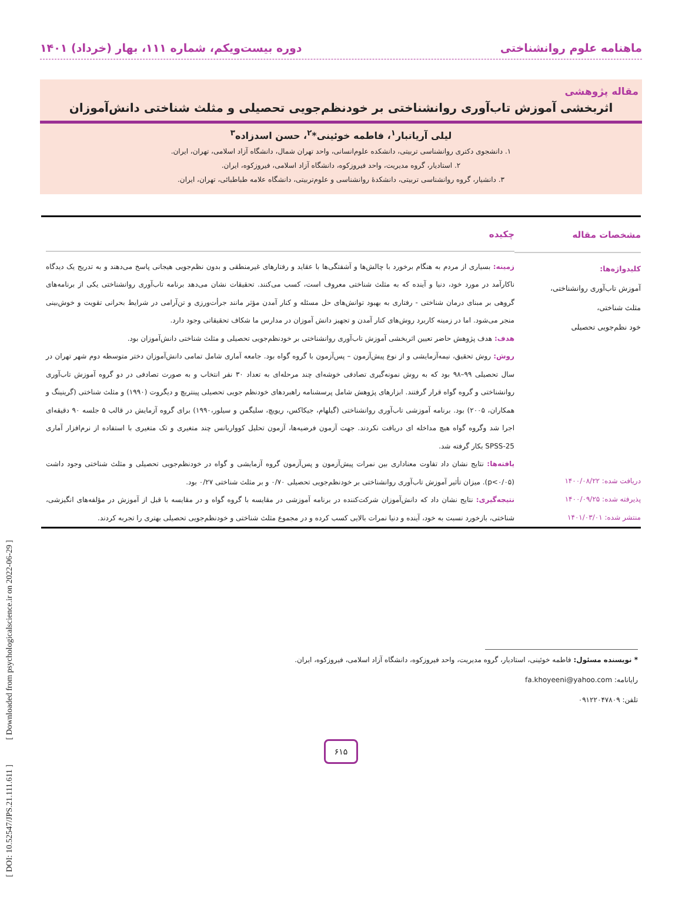ماهنامه علوم روانشناختی دوره بیست‌ویکم، شماره ۱۱۱، بهار (خرداد) ۱۴۰۱
مقاله پژوهشی
اثربخشی آموزش تاب‌آوری روانشناختی بر خودنظم‌جویی تحصیلی و مثلث شناختی دانش‌آموزان
لیلی آریاتبار<sup>۱</sup>، فاطمه خوئینی*<sup>۲</sup>، حسن اسدزاده<sup>۳</sup>
۱. دانشجوی دکتری روانشناسی تربیتی، دانشکده علوم‌انسانی، واحد تهران شمال، دانشگاه آزاد اسلامی، تهران، ایران.
۲. استادیار، گروه مدیریت، واحد فیروزکوه، دانشگاه آزاد اسلامی، فیروزکوه، ایران.
۳. دانشیار، گروه روانشناسی تربیتی، دانشکدهٔ روانشناسی و علوم‌تربیتی، دانشگاه علامه طباطبائی، تهران، ایران.
مشخصات مقاله
کلیدواژه‌ها:
آموزش تاب‌آوری روانشناختی،
مثلث شناختی،
خود نظم‌جویی تحصیلی
دریافت شده: ۱۴۰۰/۰۸/۲۲
پذیرفته شده: ۱۴۰۰/۰۹/۲۵
منتشر شده: ۱۴۰۱/۰۳/۰۱
چکیده
زمینه: بسیاری از مردم به هنگام برخورد با چالش‌ها و آشفتگی‌ها با عقاید و رفتارهای غیرمنطقی و بدون نظم‌جویی هیجانی پاسخ می‌دهند و به تدریج یک دیدگاه ناکارآمد در مورد خود، دنیا و آینده که به مثلث شناختی معروف است، کسب می‌کنند. تحقیقات نشان می‌دهد برنامه تاب‌آوری روانشناختی یکی از برنامه‌های گروهی بر مبنای درمان شناختی - رفتاری به بهبود توانش‌های حل مسئله و کنار آمدن مؤثر مانند جرأت‌ورزی و تن‌آرامی در شرایط بحرانی تقویت و خوش‌بینی منجر می‌شود. اما در زمینه کاربرد روش‌های کنار آمدن و تجهیز دانش آموزان در مدارس ما شکاف تحقیقاتی وجود دارد.
هدف: هدف پژوهش حاضر تعیین اثربخشی آموزش تاب‌آوری روانشناختی بر خودنظم‌جویی تحصیلی و مثلث شناختی دانش‌آموزان بود.
روش: روش تحقیق، نیمه‌آزمایشی و از نوع پیش‌آزمون – پس‌آزمون با گروه گواه بود. جامعه آماری شامل تمامی دانش‌آموزان دختر متوسطه دوم شهر تهران در سال تحصیلی ۹۹–۹۸ بود که به روش نمونه‌گیری تصادفی خوشه‌ای چند مرحله‌ای به تعداد ۳۰ نفر انتخاب و به صورت تصادفی در دو گروه آموزش تاب‌آوری روانشناختی و گروه گواه قرار گرفتند. ابزارهای پژوهش شامل پرسشنامه راهبردهای خودنظم جویی تحصیلی پینتریچ و دیگروت (۱۹۹۰) و مثلث شناختی (گرینینگ و همکاران، ۲۰۰۵) بود. برنامه آموزشی تاب‌آوری روانشناختی (گیلهام، جیکاکس، ریویچ، سلیگمن و سیلور،۱۹۹۰) برای گروه آزمایش در قالب ۵ جلسه ۹۰ دقیقه‌ای اجرا شد وگروه گواه هیچ مداخله ای دریافت نکردند. جهت آزمون فرضیه‌ها، آزمون تحلیل کوواریانس چند متغیری و تک متغیری با استفاده از نرم‌افزار آماری SPSS-25 بکار گرفته شد.
یافته‌ها: نتایج نشان داد تفاوت معناداری بین نمرات پیش‌آزمون و پس‌آزمون گروه آزمایشی و گواه در خودنظم‌جویی تحصیلی و مثلث شناختی وجود داشت (p<۰/۰۵). میزان تأثیر آموزش تاب‌آوری روانشناختی بر خودنظم‌جویی تحصیلی ۰/۷۰ و بر مثلث شناختی ۰/۲۷ بود.
نتیجه‌گیری: نتایج نشان داد که دانش‌آموزان شرکت‌کننده در برنامه آموزشی در مقایسه با گروه گواه و در مقایسه با قبل از آموزش در مؤلفه‌های انگیزشی، شناختی، بازخورد نسبت به خود، آینده و دنیا نمرات بالایی کسب کرده و در مجموع مثلث شناختی و خودنظم‌جویی تحصیلی بهتری را تجربه کردند.
* نویسنده مسئول: فاطمه خوئینی، استادیار، گروه مدیریت، واحد فیروزکوه، دانشگاه آزاد اسلامی، فیروزکوه، ایران.
رایانامه: fa.khoyeeni@yahoo.com
تلفن: ۰۹۱۲۲۰۴۷۸۰۹
۶۱۵
[ DOI: 10.52547/JPS.21.111.611 ] [ Downloaded from psychologicalscience.ir on 2022-06-29 ]